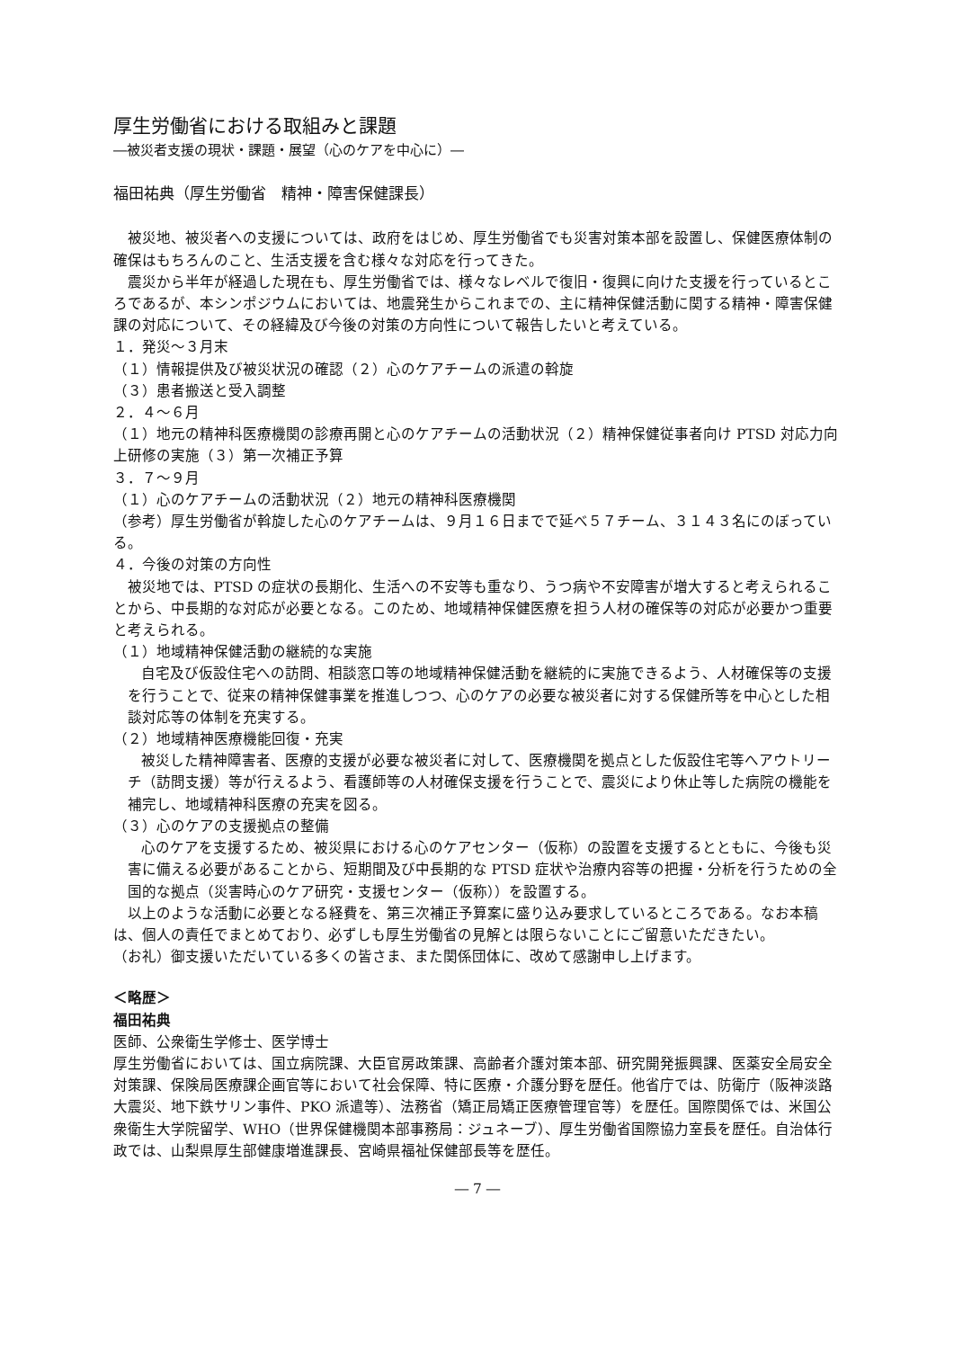厚生労働省における取組みと課題
―被災者支援の現状・課題・展望（心のケアを中心に）―
福田祐典（厚生労働省　精神・障害保健課長）
被災地、被災者への支援については、政府をはじめ、厚生労働省でも災害対策本部を設置し、保健医療体制の確保はもちろんのこと、生活支援を含む様々な対応を行ってきた。
震災から半年が経過した現在も、厚生労働省では、様々なレベルで復旧・復興に向けた支援を行っているところであるが、本シンポジウムにおいては、地震発生からこれまでの、主に精神保健活動に関する精神・障害保健課の対応について、その経緯及び今後の対策の方向性について報告したいと考えている。
１．発災～３月末
（１）情報提供及び被災状況の確認（２）心のケアチームの派遣の斡旋
（３）患者搬送と受入調整
２．４～６月
（１）地元の精神科医療機関の診療再開と心のケアチームの活動状況（２）精神保健従事者向け PTSD 対応力向上研修の実施（３）第一次補正予算
３．７～９月
（１）心のケアチームの活動状況（２）地元の精神科医療機関
（参考）厚生労働省が斡旋した心のケアチームは、９月１６日までで延べ５７チーム、３１４３名にのぼっている。
４．今後の対策の方向性
被災地では、PTSD の症状の長期化、生活への不安等も重なり、うつ病や不安障害が増大すると考えられることから、中長期的な対応が必要となる。このため、地域精神保健医療を担う人材の確保等の対応が必要かつ重要と考えられる。
（１）地域精神保健活動の継続的な実施
自宅及び仮設住宅への訪問、相談窓口等の地域精神保健活動を継続的に実施できるよう、人材確保等の支援を行うことで、従来の精神保健事業を推進しつつ、心のケアの必要な被災者に対する保健所等を中心とした相談対応等の体制を充実する。
（２）地域精神医療機能回復・充実
被災した精神障害者、医療的支援が必要な被災者に対して、医療機関を拠点とした仮設住宅等へアウトリーチ（訪問支援）等が行えるよう、看護師等の人材確保支援を行うことで、震災により休止等した病院の機能を補完し、地域精神科医療の充実を図る。
（３）心のケアの支援拠点の整備
心のケアを支援するため、被災県における心のケアセンター（仮称）の設置を支援するとともに、今後も災害に備える必要があることから、短期間及び中長期的な PTSD 症状や治療内容等の把握・分析を行うための全国的な拠点（災害時心のケア研究・支援センター（仮称））を設置する。
以上のような活動に必要となる経費を、第三次補正予算案に盛り込み要求しているところである。なお本稿は、個人の責任でまとめており、必ずしも厚生労働省の見解とは限らないことにご留意いただきたい。
（お礼）御支援いただいている多くの皆さま、また関係団体に、改めて感謝申し上げます。
＜略歴＞
福田祐典
医師、公衆衛生学修士、医学博士
厚生労働省においては、国立病院課、大臣官房政策課、高齢者介護対策本部、研究開発振興課、医薬安全局安全対策課、保険局医療課企画官等において社会保障、特に医療・介護分野を歴任。他省庁では、防衛庁（阪神淡路大震災、地下鉄サリン事件、PKO 派遣等）、法務省（矯正局矯正医療管理官等）を歴任。国際関係では、米国公衆衛生大学院留学、WHO（世界保健機関本部事務局：ジュネーブ）、厚生労働省国際協力室長を歴任。自治体行政では、山梨県厚生部健康増進課長、宮崎県福祉保健部長等を歴任。
― 7 ―